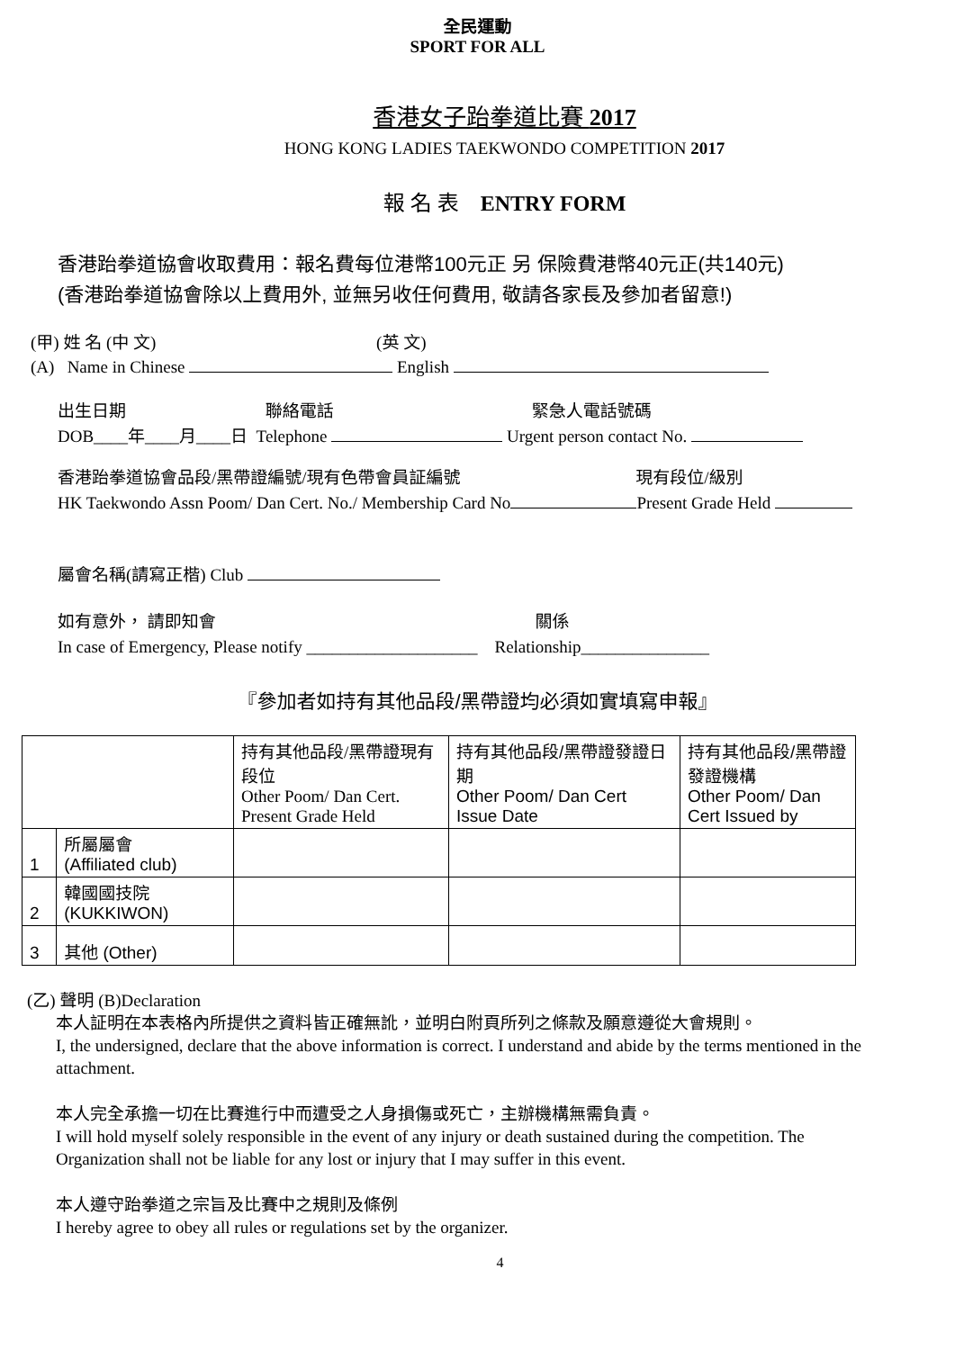全民運動
SPORT FOR ALL
香港女子跆拳道比賽 2017
HONG KONG LADIES TAEKWONDO COMPETITION 2017
報 名 表 ENTRY FORM
香港跆拳道協會收取費用：報名費每位港幣100元正 另 保險費港幣40元正(共140元)
(香港跆拳道協會除以上費用外, 並無另收任何費用, 敬請各家長及參加者留意!)
(甲) 姓 名 (中 文) (英 文)
(A) Name in Chinese English
出生日期 聯絡電話 緊急人電話號碼
DOB____年____月____日 Telephone Urgent person contact No.
香港跆拳道協會品段/黑帶證編號/現有色帶會員証編號 現有段位/級別
HK Taekwondo Assn Poom/ Dan Cert. No./ Membership Card No Present Grade Held
屬會名稱(請寫正楷) Club
如有意外， 請即知會 關係
In case of Emergency, Please notify ____________________ Relationship_______________
『參加者如持有其他品段/黑帶證均必須如實填寫申報』
| | | 持有其他品段/黑帶證現有段位 Other Poom/ Dan Cert. Present Grade Held | 持有其他品段/黑帶證發證日期 Other Poom/ Dan Cert Issue Date | 持有其他品段/黑帶證發證機構 Other Poom/ Dan Cert Issued by |
| 1 | 所屬屬會 (Affiliated club) | | | |
| 2 | 韓國國技院 (KUKKIWON) | | | |
| 3 | 其他 (Other) | | | |
(乙) 聲明 (B)Declaration
本人証明在本表格內所提供之資料皆正確無訛，並明白附頁所列之條款及願意遵從大會規則。
I, the undersigned, declare that the above information is correct. I understand and abide by the terms mentioned in the attachment.
本人完全承擔一切在比賽進行中而遭受之人身損傷或死亡，主辦機構無需負責。
I will hold myself solely responsible in the event of any injury or death sustained during the competition. The Organization shall not be liable for any lost or injury that I may suffer in this event.
本人遵守跆拳道之宗旨及比賽中之規則及條例
I hereby agree to obey all rules or regulations set by the organizer.
4